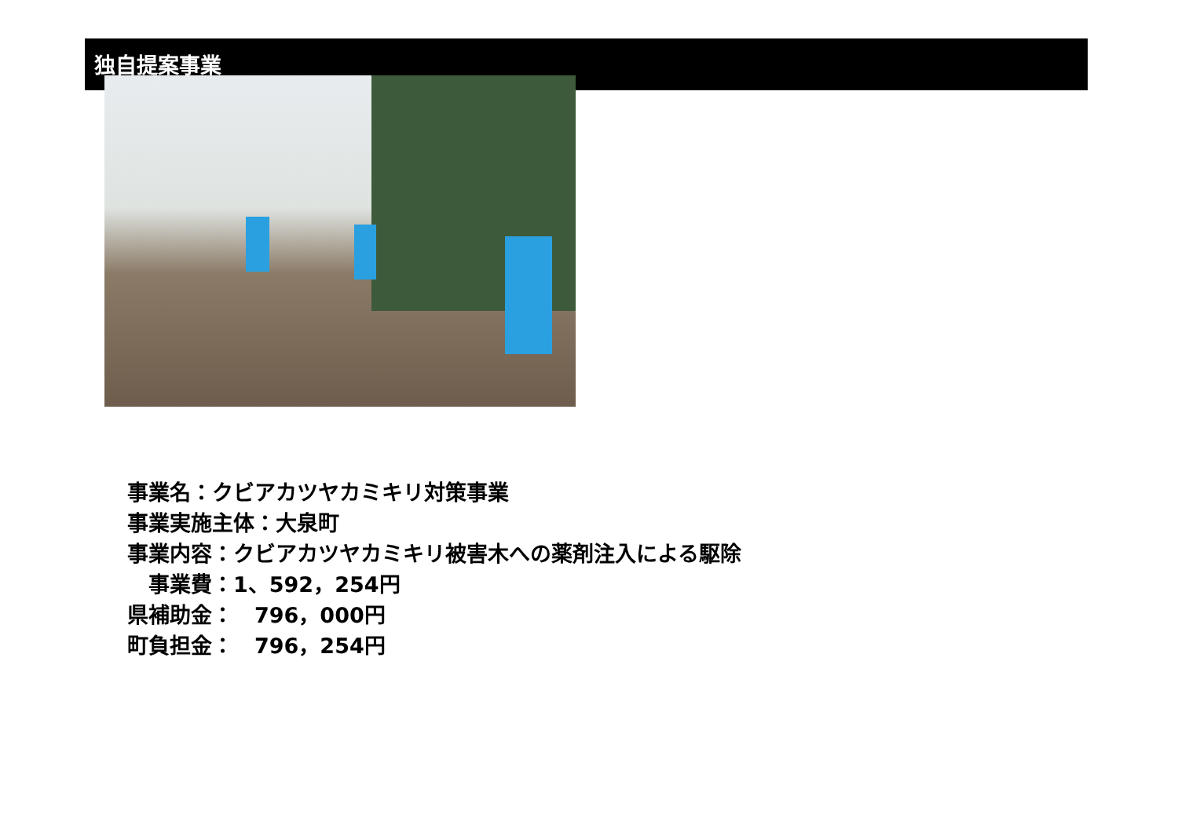独自提案事業
事業名：クビアカツヤカミキリ対策事業
事業実施主体：大泉町
事業内容：クビアカツヤカミキリ被害木への薬剤注入による駆除
　事業費：1、592，254円
県補助金：　796，000円
町負担金：　796，254円